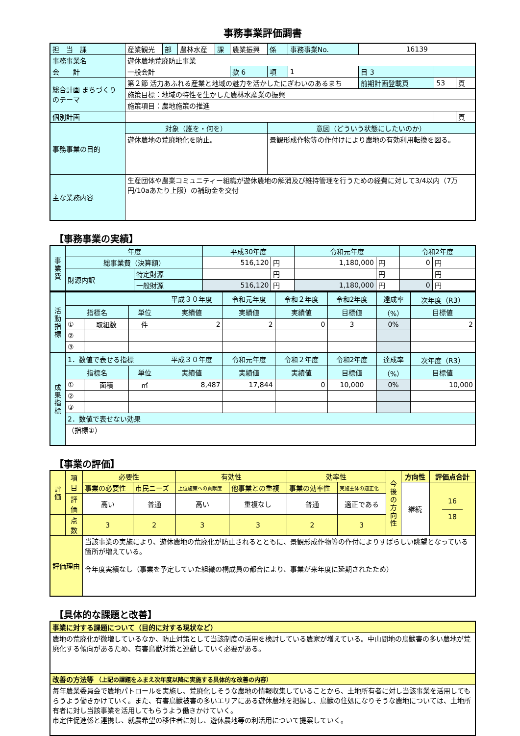事務事業評価調書
| 担 当 課 | 産業観光 | 部 | 農林水産 | 課 | 農業振興 | 係 | 事務事業No. | 16139 | | |
| 事務事業名 | 遊休農地荒廃防止事業 | | | | | | | | | |
| 会 計 | 一般会計 | | | | 款 6 | 項 | 1 | 目 3 | | |
| 総合計画 まちづくりのテーマ | 第２節 活力あふれる産業と地域の魅力を活かしたにぎわいのあるまち | | | | | | | 前期計画登載頁 | 53 | 頁 |
| | 施策目標：地域の特性を生かした農林水産業の振興 | | | | | | | | | |
| | 施策項目：農地施策の推進 | | | | | | | | | |
| 個別計画 | | | | | | | | | | 頁 |
| 事務事業の目的 | 対象（誰を・何を） | | | | | 意図（どういう状態にしたいのか） | | | | |
| | 遊休農地の荒廃地化を防止。 | | | | | 景観形成作物等の作付けにより農地の有効利用転換を図る。 | | | | |
| 主な業務内容 | 生産団体や農業コミュニティー組織が遊休農地の解消及び維持管理を行うための経費に対して3/4以内（7万円/10aあたり上限）の補助金を交付 | | | | | | | | | |
【事務事業の実績】
| 事業費 | 年度 | | 平成30年度 | | 令和元年度 | | 令和2年度 | |
| | 総事業費（決算額） | | 516,120 | 円 | 1,180,000 | 円 | 0 | 円 |
| | 財源内訳 | 特定財源 | | 円 | | 円 | | 円 |
| | | 一般財源 | 516,120 | 円 | 1,180,000 | 円 | 0 | 円 |
| 活動指標 | | | | 平成３０年度 | 令和元年度 | 令和２年度 | 令和2年度 | 達成率 | 次年度（R3） |
| | 指標名 | | 単位 | 実績値 | 実績値 | 実績値 | 目標値 | （%） | 目標値 |
| | ① | 取組数 | 件 | 2 | 2 | 0 | 3 | 0% | 2 |
| | ② | | | | | | | | |
| | ③ | | | | | | | | |
| 成果指標 | 1．数値で表せる指標 | | | 平成３０年度 | 令和元年度 | 令和２年度 | 令和2年度 | 達成率 | 次年度（R3） |
| | 指標名 | | 単位 | 実績値 | 実績値 | 実績値 | 目標値 | （%） | 目標値 |
| | ① | 面積 | ㎡ | 8,487 | 17,844 | 0 | 10,000 | 0% | 10,000 |
| | ② | | | | | | | | |
| | ③ | | | | | | | | |
| | 2．数値で表せない効果 | | | | | | | | |
| | （指標①） | | | | | | | | |
【事業の評価】
| 評価 | 項目 | 必要性 | | 有効性 | | 効率性 | | 今後の方向性 | 方向性 | 評価点合計 |
| | | 事業の必要性 | 市民ニーズ | 上位施策への貢献度 | 他事業との重複 | 事業の効率性 | 実施主体の適正化 | | 継続 | 16 ――― 18 |
| | 評価 | 高い | 普通 | 高い | 重複なし | 普通 | 適正である | | | |
| | 点数 | 3 | 2 | 3 | 3 | 2 | 3 | | | |
| 評価理由 | | 当該事業の実施により、遊休農地の荒廃化が防止されるとともに、景観形成作物等の作付によりすばらしい眺望となっている箇所が増えている。 今年度実績なし（事業を予定していた組織の構成員の都合により、事業が来年度に延期されたため） | | | | | | | | |
【具体的な課題と改善】
| 事業に対する課題について（目的に対する現状など） |
| 農地の荒廃化が微増しているなか、防止対策として当該制度の活用を検討している農家が増えている。中山間地の鳥獣害の多い農地が荒廃化する傾向があるため、有害鳥獣対策と連動していく必要がある。 |
| 改善の方法等 （上記の課題をふまえ次年度以降に実施する具体的な改善の内容） |
| 毎年農業委員会で農地パトロールを実施し、荒廃化しそうな農地の情報収集していることから、土地所有者に対し当該事業を活用してもらうよう働きかけていく。また、有害鳥獣被害の多いエリアにある遊休農地を把握し、鳥獣の住処になりそうな農地については、土地所有者に対し当該事業を活用してもらうよう働きかけていく。 市定住促進係と連携し、就農希望の移住者に対し、遊休農地等の利活用について提案していく。 |